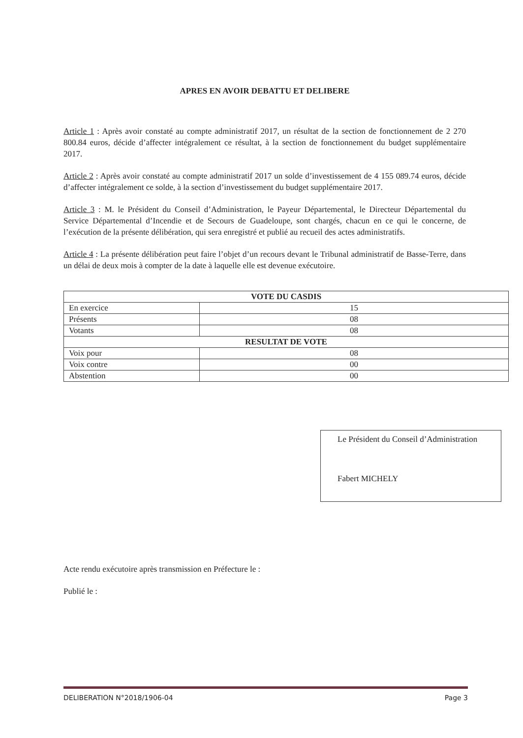APRES EN AVOIR DEBATTU ET DELIBERE
Article 1 : Après avoir constaté au compte administratif 2017, un résultat de la section de fonctionnement de 2 270 800.84 euros, décide d’affecter intégralement ce résultat, à la section de fonctionnement du budget supplémentaire 2017.
Article 2 : Après avoir constaté au compte administratif 2017 un solde d’investissement de 4 155 089.74 euros, décide d’affecter intégralement ce solde, à la section d’investissement du budget supplémentaire 2017.
Article 3 : M. le Président du Conseil d’Administration, le Payeur Départemental, le Directeur Départemental du Service Départemental d’Incendie et de Secours de Guadeloupe, sont chargés, chacun en ce qui le concerne, de l’exécution de la présente délibération, qui sera enregistré et publié au recueil des actes administratifs.
Article 4 : La présente délibération peut faire l’objet d’un recours devant le Tribunal administratif de Basse-Terre, dans un délai de deux mois à compter de la date à laquelle elle est devenue exécutoire.
| VOTE DU CASDIS | |
| --- | --- |
| En exercice | 15 |
| Présents | 08 |
| Votants | 08 |
| RESULTAT DE VOTE | |
| Voix pour | 08 |
| Voix contre | 00 |
| Abstention | 00 |
Le Président du Conseil d’Administration
Fabert MICHELY
Acte rendu exécutoire après transmission en Préfecture le :
Publié le :
DELIBERATION N°2018/1906-04 Page 3